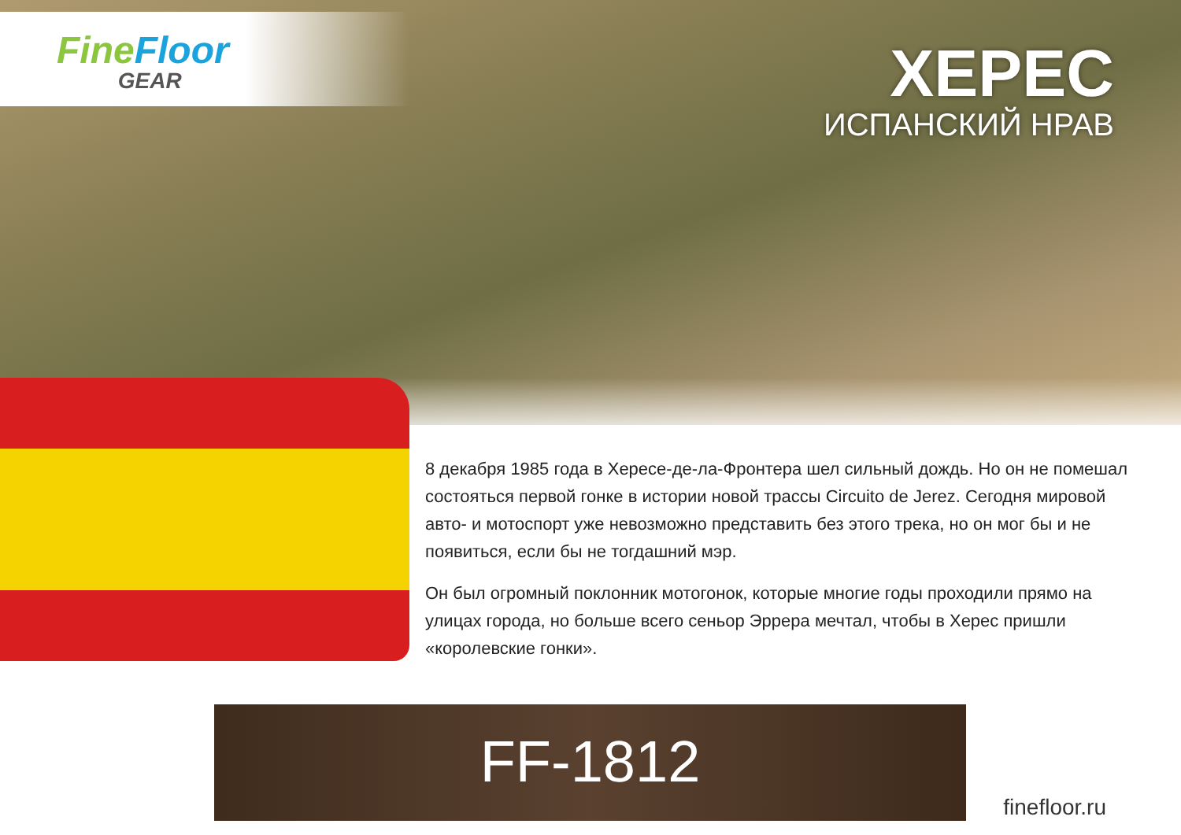Fine Floor
GEAR
ХЕРЕС
ИСПАНСКИЙ НРАВ
8 декабря 1985 года в Хересе-де-ла-Фронтера шел сильный дождь. Но он не помешал состояться первой гонке в истории новой трассы Circuito de Jerez. Сегодня мировой авто- и мотоспорт уже невозможно представить без этого трека, но он мог бы и не появиться, если бы не тогдашний мэр.
Он был огромный поклонник мотогонок, которые многие годы проходили прямо на улицах города, но больше всего сеньор Эррера мечтал, чтобы в Херес пришли «королевские гонки».
FF-1812
finefloor.ru